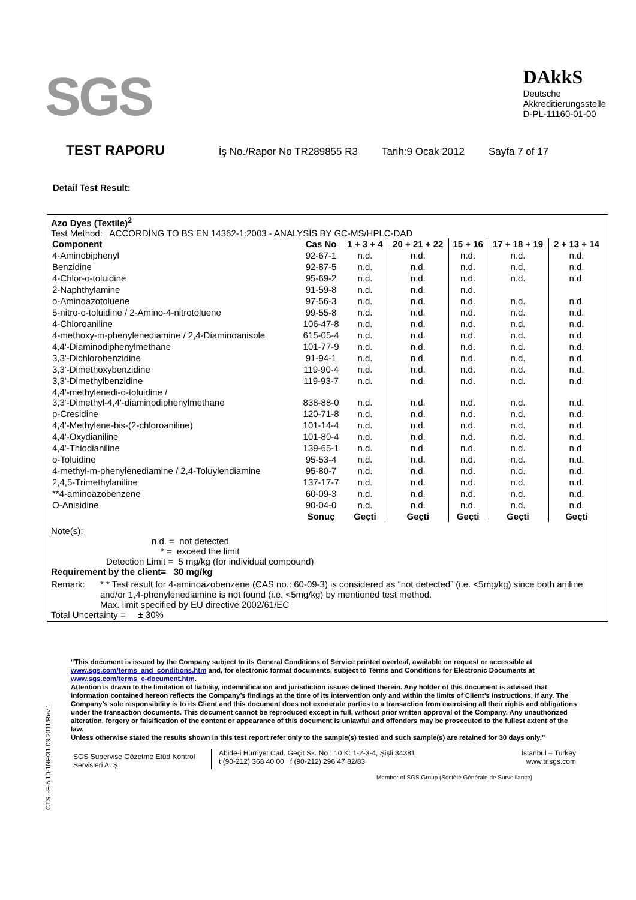SGS
DAkkS
Deutsche
Akkreditierungsstelle
D-PL-11160-01-00
TEST RAPORU İş No./Rapor No TR289855 R3 Tarih:9 Ocak 2012 Sayfa 7 of 17
Detail Test Result:
Azo Dyes (Textile)<sup>2</sup>
Test Method: ACCORDİNG TO BS EN 14362-1:2003 - ANALYSİS BY GC-MS/HPLC-DAD
| Component | Cas No | 1 + 3 + 4 | 20 + 21 + 22 | 15 + 16 | 17 + 18 + 19 | 2 + 13 + 14 |
| --- | --- | --- | --- | --- | --- | --- |
| 4-Aminobiphenyl | 92-67-1 | n.d. | n.d. | n.d. | n.d. | n.d. |
| Benzidine | 92-87-5 | n.d. | n.d. | n.d. | n.d. | n.d. |
| 4-Chlor-o-toluidine | 95-69-2 | n.d. | n.d. | n.d. | n.d. | n.d. |
| 2-Naphthylamine | 91-59-8 | n.d. | n.d. | n.d. | | |
| o-Aminoazotoluene | 97-56-3 | n.d. | n.d. | n.d. | n.d. | n.d. |
| 5-nitro-o-toluidine / 2-Amino-4-nitrotoluene | 99-55-8 | n.d. | n.d. | n.d. | n.d. | n.d. |
| 4-Chloroaniline | 106-47-8 | n.d. | n.d. | n.d. | n.d. | n.d. |
| 4-methoxy-m-phenylenediamine / 2,4-Diaminoanisole | 615-05-4 | n.d. | n.d. | n.d. | n.d. | n.d. |
| 4,4'-Diaminodiphenylmethane | 101-77-9 | n.d. | n.d. | n.d. | n.d. | n.d. |
| 3,3'-Dichlorobenzidine | 91-94-1 | n.d. | n.d. | n.d. | n.d. | n.d. |
| 3,3'-Dimethoxybenzidine | 119-90-4 | n.d. | n.d. | n.d. | n.d. | n.d. |
| 3,3'-Dimethylbenzidine | 119-93-7 | n.d. | n.d. | n.d. | n.d. | n.d. |
| 4,4'-methylenedi-o-toluidine / 3,3'-Dimethyl-4,4'-diaminodiphenylmethane | 838-88-0 | n.d. | n.d. | n.d. | n.d. | n.d. |
| p-Cresidine | 120-71-8 | n.d. | n.d. | n.d. | n.d. | n.d. |
| 4,4'-Methylene-bis-(2-chloroaniline) | 101-14-4 | n.d. | n.d. | n.d. | n.d. | n.d. |
| 4,4'-Oxydianiline | 101-80-4 | n.d. | n.d. | n.d. | n.d. | n.d. |
| 4,4'-Thiodianiline | 139-65-1 | n.d. | n.d. | n.d. | n.d. | n.d. |
| o-Toluidine | 95-53-4 | n.d. | n.d. | n.d. | n.d. | n.d. |
| 4-methyl-m-phenylenediamine / 2,4-Toluylendiamine | 95-80-7 | n.d. | n.d. | n.d. | n.d. | n.d. |
| 2,4,5-Trimethylaniline | 137-17-7 | n.d. | n.d. | n.d. | n.d. | n.d. |
| **4-aminoazobenzene | 60-09-3 | n.d. | n.d. | n.d. | n.d. | n.d. |
| O-Anisidine | 90-04-0 | n.d. | n.d. | n.d. | n.d. | n.d. |
| | Sonuç | Geçti | Geçti | Geçti | Geçti | Geçti |
Note(s):
n.d. = not detected
* = exceed the limit
Detection Limit = 5 mg/kg (for individual compound)
Requirement by the client= 30 mg/kg
Remark: * * Test result for 4-aminoazobenzene (CAS no.: 60-09-3) is considered as “not detected” (i.e. <5mg/kg) since both aniline and/or 1,4-phenylenediamine is not found (i.e. <5mg/kg) by mentioned test method.
Max. limit specified by EU directive 2002/61/EC
Total Uncertainty = ± 30%
CTSL-F-5.10-1NF/31.03.2011/Rev.1
“This document is issued by the Company subject to its General Conditions of Service printed overleaf, available on request or accessible at www.sgs.com/terms_and_conditions.htm and, for electronic format documents, subject to Terms and Conditions for Electronic Documents at www.sgs.com/terms_e-document.htm.
Attention is drawn to the limitation of liability, indemnification and jurisdiction issues defined therein. Any holder of this document is advised that information contained hereon reflects the Company’s findings at the time of its intervention only and within the limits of Client’s instructions, if any. The Company’s sole responsibility is to its Client and this document does not exonerate parties to a transaction from exercising all their rights and obligations under the transaction documents. This document cannot be reproduced except in full, without prior written approval of the Company. Any unauthorized alteration, forgery or falsification of the content or appearance of this document is unlawful and offenders may be prosecuted to the fullest extent of the law.
Unless otherwise stated the results shown in this test report refer only to the sample(s) tested and such sample(s) are retained for 30 days only.”
SGS Supervise Gözetme Etüd Kontrol Servisleri A. Ş.
Abide-i Hürriyet Cad. Geçit Sk. No : 10 K: 1-2-3-4, Şişli 34381
t (90-212) 368 40 00 f (90-212) 296 47 82/83
İstanbul – Turkey
www.tr.sgs.com
Member of SGS Group (Société Générale de Surveillance)